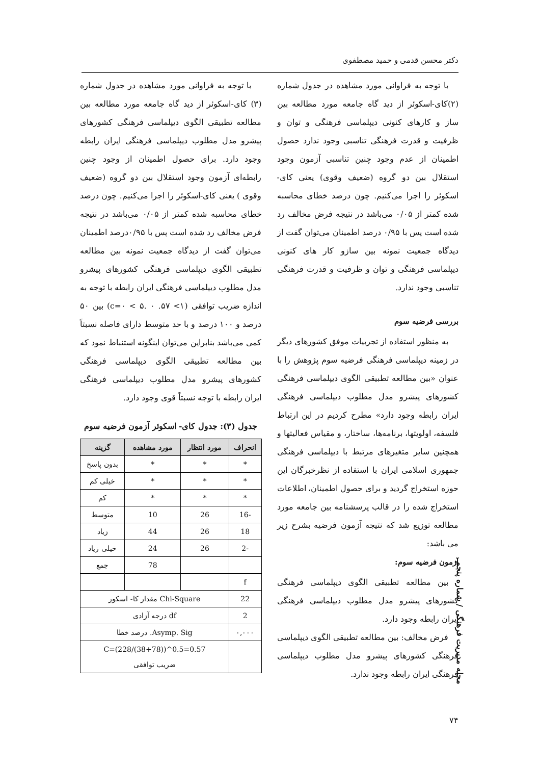دکتر محسن قدمی و حمید مصطفوی
با توجه به فراوانی مورد مشاهده در جدول شماره (۲)کای-اسکوئر از دید گاه جامعه مورد مطالعه بین ساز و کارهای کنونی دیپلماسی فرهنگی و توان و ظرفیت و قدرت فرهنگی تناسبی وجود ندارد حصول اطمینان از عدم وجود چنین تناسبی آزمون وجود استقلال بین دو گروه (ضعیف وقوی) یعنی کای-اسکوئر را اجرا می‌کنیم. چون درصد خطای محاسبه شده کمتر از ۰/۰۵ می‌باشد در نتیجه فرض مخالف رد شده است پس با ۰/۹۵ درصد اطمینان می‌توان گفت از دیدگاه جمعیت نمونه بین سازو کار های کنونی دیپلماسی فرهنگی و توان و ظرفیت و قدرت فرهنگی تناسبی وجود ندارد.
بررسی فرضیه سوم
به منظور استفاده از تجربیات موفق کشورهای دیگر در زمینه دیپلماسی فرهنگی فرضیه سوم پژوهش را با عنوان «بین مطالعه تطبیقی الگوی دیپلماسی فرهنگی کشورهای پیشرو مدل مطلوب دیپلماسی فرهنگی ایران رابطه وجود دارد» مطرح کردیم در این ارتباط فلسفه، اولویتها، برنامه‌ها، ساختار، و مقیاس فعالیتها و همچنین سایر متغیرهای مرتبط با دیپلماسی فرهنگی جمهوری اسلامی ایران با استفاده از نظرخبرگان این حوزه استخراج گردید و برای حصول اطمینان، اطلاعات استخراج شده را در قالب پرسشنامه بین جامعه مورد مطالعه توزیع شد که نتیجه آزمون فرضیه بشرح زیر می باشد:
آزمون فرضیه سوم:
بین مطالعه تطبیقی الگوی دیپلماسی فرهنگی کشورهای پیشرو مدل مطلوب دیپلماسی فرهنگی ایران رابطه وجود دارد.
فرض مخالف: بین مطالعه تطبیقی الگوی دیپلماسی فرهنگی کشورهای پیشرو مدل مطلوب دیپلماسی فرهنگی ایران رابطه وجود ندارد.
با توجه به فراوانی مورد مشاهده در جدول شماره (۳) کای-اسکوئر از دید گاه جامعه مورد مطالعه بین مطالعه تطبیقی الگوی دیپلماسی فرهنگی کشورهای پیشرو مدل مطلوب دیپلماسی فرهنگی ایران رابطه وجود دارد. برای حصول اطمینان از وجود چنین رابطه‌ای آزمون وجود استقلال بین دو گروه (ضعیف وقوی ) یعنی کای-اسکوئر را اجرا می‌کنیم. چون درصد خطای محاسبه شده کمتر از ۰/۰۵ می‌باشد در نتیجه فرض مخالف رد شده است پس با ۰/۹۵درصد اطمینان می‌توان گفت از دیدگاه جمعیت نمونه بین مطالعه تطبیقی الگوی دیپلماسی فرهنگی کشورهای پیشرو مدل مطلوب دیپلماسی فرهنگی ایران رابطه با توجه به اندازه ضریب توافقی (۱> ۵۷. c=۰ < ۵. ۰) بین ۵۰ درصد و ۱۰۰ درصد و با حد متوسط دارای فاصله نسبتاً کمی می‌باشد بنابراین می‌توان اینگونه استنباط نمود که بین مطالعه تطبیقی الگوی دیپلماسی فرهنگی کشورهای پیشرو مدل مطلوب دیپلماسی فرهنگی ایران رابطه با توجه نسبتاً قوی وجود دارد.
جدول (۳): جدول کای- اسکوئر آزمون فرضیه سوم
| انحراف | مورد انتظار | مورد مشاهده | گزینه |
| --- | --- | --- | --- |
| * | * | * | بدون پاسخ |
| * | * | * | خیلی کم |
| * | * | * | کم |
| -16 | 26 | 10 | متوسط |
| 18 | 26 | 44 | زیاد |
| -2 | 26 | 24 | خیلی زیاد |
| | | 78 | جمع |
| f | | | |
| 22 | Chi-Square مقدار کا- اسکور | | |
| 2 | df درجه آزادی | | |
| ۰,۰۰۰ | Asymp. Sig. درصد خطا | | |
| | C=(228/(38+78))^0.5=0.57 ضریب توافقی | | |
مجله مدیریت فرهنگی / شماره پنجم
۷۴